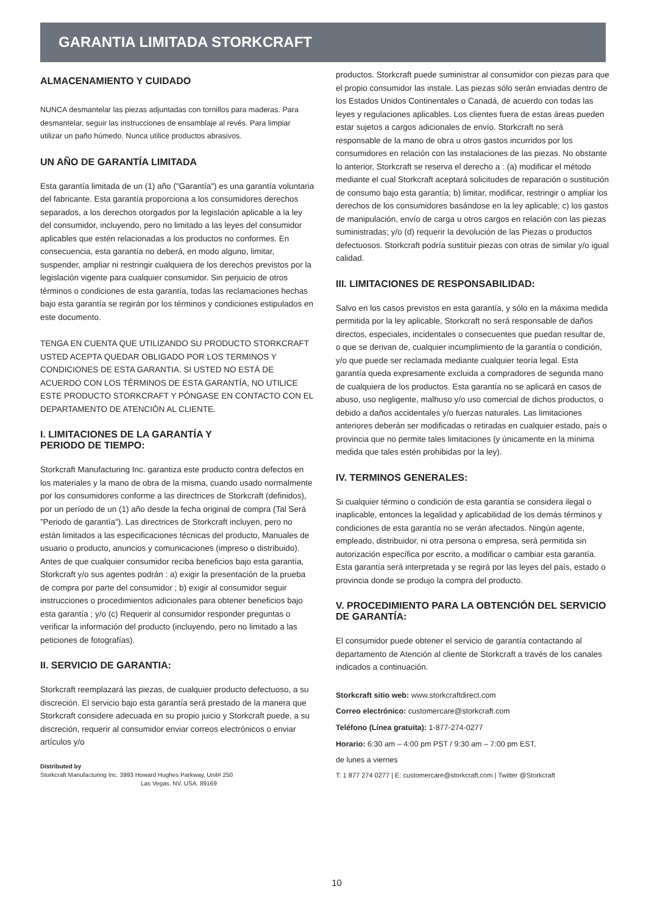GARANTIA LIMITADA STORKCRAFT
ALMACENAMIENTO Y CUIDADO
NUNCA desmantelar las piezas adjuntadas con tornillos para maderas. Para desmantelar, seguir las instrucciones de ensamblaje al revés. Para limpiar utilizar un paño húmedo. Nunca utilice productos abrasivos.
UN AÑO DE GARANTÍA LIMITADA
Esta garantía limitada de un (1) año ("Garantía") es una garantía voluntaria del fabricante. Esta garantía proporciona a los consumidores derechos separados, a los derechos otorgados por la legislación aplicable a la ley del consumidor, incluyendo, pero no limitado a las leyes del consumidor aplicables que estén relacionadas a los productos no conformes. En consecuencia, esta garantía no deberá, en modo alguno, limitar, suspender, ampliar ni restringir cualquiera de los derechos previstos por la legislación vigente para cualquier consumidor. Sin perjuicio de otros términos o condiciones de esta garantía, todas las reclamaciones hechas bajo esta garantía se regirán por los términos y condiciones estipulados en este documento.
TENGA EN CUENTA QUE UTILIZANDO SU PRODUCTO STORKCRAFT USTED ACEPTA QUEDAR OBLIGADO POR LOS TERMINOS Y CONDICIONES DE ESTA GARANTIA. SI USTED NO ESTÁ DE ACUERDO CON LOS TÉRMINOS DE ESTA GARANTÍA, NO UTILICE ESTE PRODUCTO STORKCRAFT Y PÓNGASE EN CONTACTO CON EL DEPARTAMENTO DE ATENCIÓN AL CLIENTE.
I. LIMITACIONES DE LA GARANTÍA Y
PERIODO DE TIEMPO:
Storkcraft Manufacturing Inc. garantiza este producto contra defectos en los materiales y la mano de obra de la misma, cuando usado normalmente por los consumidores conforme a las directrices de Storkcraft (definidos), por un período de un (1) año desde la fecha original de compra (Tal Será ”Periodo de garantía"). Las directrices de Storkcraft incluyen, pero no están limitados a las especificaciones técnicas del producto, Manuales de usuario o producto, anuncios y comunicaciones (impreso o distribuido). Antes de que cualquier consumidor reciba beneficios bajo esta garantía, Storkcraft y/o sus agentes podrán : a) exigir la presentación de la prueba de compra por parte del consumidor ; b) exigir al consumidor seguir instrucciones o procedimientos adicionales para obtener beneficios bajo esta garantía ; y/o (c) Requerir al consumidor responder preguntas o verificar la información del producto (incluyendo, pero no limitado a las peticiones de fotografías).
II. SERVICIO DE GARANTIA:
Storkcraft reemplazará las piezas, de cualquier producto defectuoso, a su discreción. El servicio bajo esta garantía será prestado de la manera que Storkcraft considere adecuada en su propio juicio y Storkcraft puede, a su discreción, requerir al consumidor enviar correos electrónicos o enviar artículos y/o
Distributed by
Storkcraft Manufacturing Inc. 3993 Howard Hughes Parkway, Unit# 250
Las Vegas, NV, USA. 89169
productos. Storkcraft puede suministrar al consumidor con piezas para que el propio consumidor las instale. Las piezas sólo serán enviadas dentro de los Estados Unidos Continentales o Canadá, de acuerdo con todas las leyes y regulaciones aplicables. Los clientes fuera de estas áreas pueden estar sujetos a cargos adicionales de envío. Storkcraft no será responsable de la mano de obra u otros gastos incurridos por los consumidores en relación con las instalaciones de las piezas. No obstante lo anterior, Storkcraft se reserva el derecho a : (a) modificar el método mediante el cual Storkcraft aceptará solicitudes de reparación o sustitución de consumo bajo esta garantía; b) limitar, modificar, restringir o ampliar los derechos de los consumidores basándose en la ley aplicable; c) los gastos de manipulación, envío de carga u otros cargos en relación con las piezas suministradas; y/o (d) requerir la devolución de las Piezas o productos defectuosos. Storkcraft podría sustituir piezas con otras de similar y/o igual calidad.
III. LIMITACIONES DE RESPONSABILIDAD:
Salvo en los casos previstos en esta garantía, y sólo en la máxima medida permitida por la ley aplicable, Storkcraft no será responsable de daños directos, especiales, incidentales o consecuentes que puedan resultar de, o que se derivan de, cualquier incumplimiento de la garantía o condición, y/o que puede ser reclamada mediante cualquier teoría legal. Esta garantía queda expresamente excluida a compradores de segunda mano de cualquiera de los productos. Esta garantía no se aplicará en casos de abuso, uso negligente, malhuso y/o uso comercial de dichos productos, o debido a daños accidentales y/o fuerzas naturales. Las limitaciones anteriores deberán ser modificadas o retiradas en cualquier estado, país o provincia que no permite tales limitaciones (y únicamente en la mínima medida que tales estén prohibidas por la ley).
IV. TERMINOS GENERALES:
Si cualquier término o condición de esta garantía se considera ilegal o inaplicable, entonces la legalidad y aplicabilidad de los demás términos y condiciones de esta garantía no se verán afectados. Ningún agente, empleado, distribuidor, ni otra persona o empresa, será permitida sin autorización específica por escrito, a modificar o cambiar esta garantía. Esta garantía será interpretada y se regirá por las leyes del país, estado o provincia donde se produjo la compra del producto.
V. PROCEDIMIENTO PARA LA OBTENCIÓN DEL SERVICIO DE GARANTÍA:
El consumidor puede obtener el servicio de garantía contactando al departamento de Atención al cliente de Storkcraft a través de los canales indicados a continuación.
Storkcraft sitio web: www.storkcraftdirect.com
Correo electrónico: customercare@storkcraft.com
Teléfono (Línea gratuita): 1-877-274-0277
Horario: 6:30 am – 4:00 pm PST / 9:30 am – 7:00 pm EST,
de lunes a viernes
T: 1 877 274 0277 | E: customercare@storkcraft.com | Twitter @Storkcraft
10